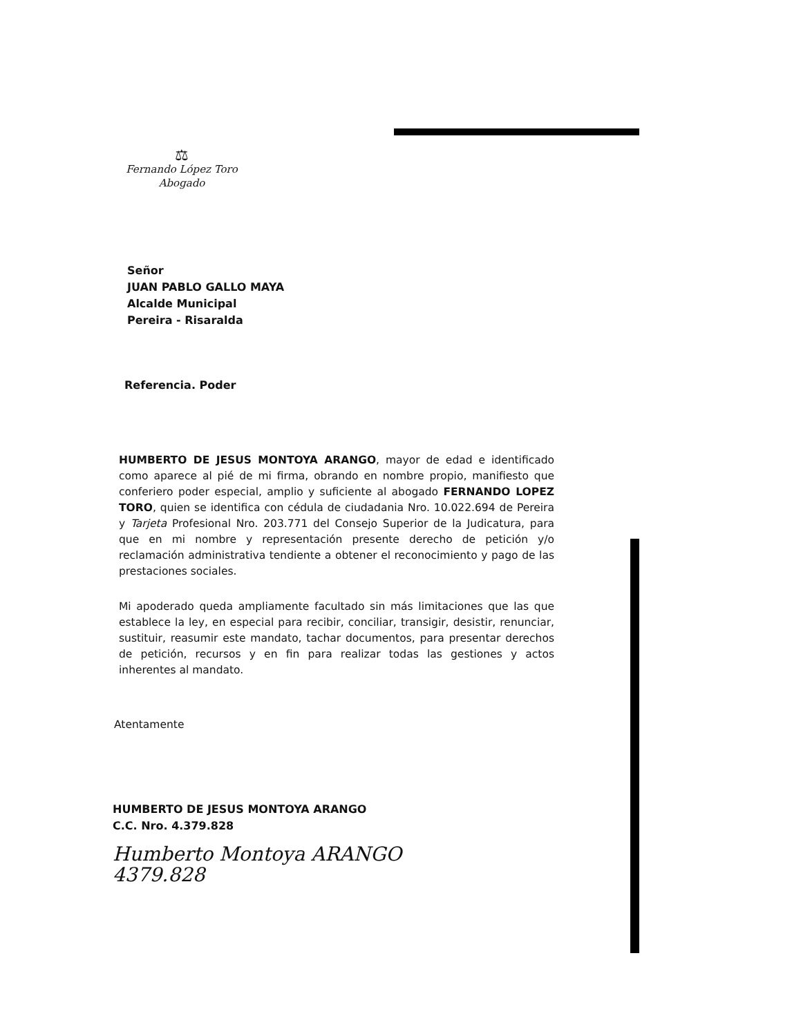⚖
Fernando López Toro
Abogado
Señor
JUAN PABLO GALLO MAYA
Alcalde Municipal
Pereira - Risaralda
Referencia. Poder
HUMBERTO DE JESUS MONTOYA ARANGO, mayor de edad e identificado como aparece al pié de mi firma, obrando en nombre propio, manifiesto que conferiero poder especial, amplio y suficiente al abogado FERNANDO LOPEZ TORO, quien se identifica con cédula de ciudadania Nro. 10.022.694 de Pereira y Tarjeta Profesional Nro. 203.771 del Consejo Superior de la Judicatura, para que en mi nombre y representación presente derecho de petición y/o reclamación administrativa tendiente a obtener el reconocimiento y pago de las prestaciones sociales.
Mi apoderado queda ampliamente facultado sin más limitaciones que las que establece la ley, en especial para recibir, conciliar, transigir, desistir, renunciar, sustituir, reasumir este mandato, tachar documentos, para presentar derechos de petición, recursos y en fin para realizar todas las gestiones y actos inherentes al mandato.
Atentamente
HUMBERTO DE JESUS MONTOYA ARANGO
C.C. Nro. 4.379.828
Humberto Montoya ARANGO
4379.828